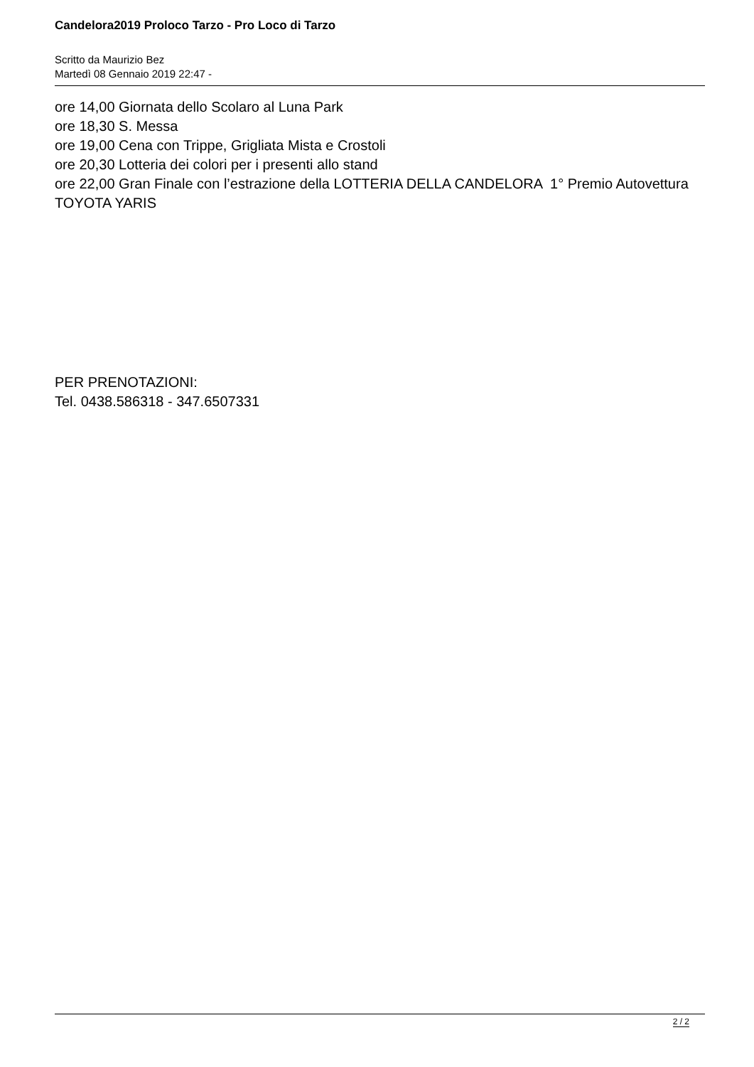Candelora2019 Proloco Tarzo - Pro Loco di Tarzo
Scritto da Maurizio Bez
Martedì 08 Gennaio 2019 22:47 -
ore 14,00 Giornata dello Scolaro al Luna Park
ore 18,30 S. Messa
ore 19,00 Cena con Trippe, Grigliata Mista e Crostoli
ore 20,30 Lotteria dei colori per i presenti allo stand
ore 22,00 Gran Finale con l’estrazione della LOTTERIA DELLA CANDELORA 1° Premio Autovettura TOYOTA YARIS
PER PRENOTAZIONI:
Tel. 0438.586318 - 347.6507331
2 / 2